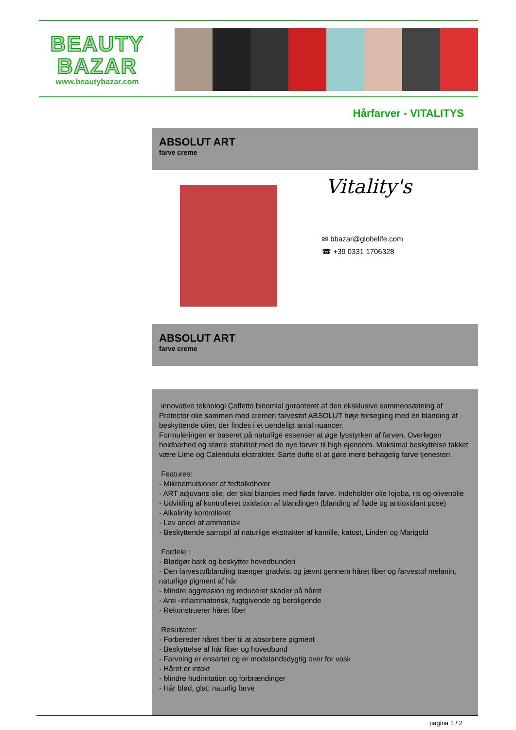BEAUTY
BAZAR
www.beautybazar.com
Hårfarver - VITALITYS
ABSOLUT ART
farve creme
Vitality's
✉ bbazar@globelife.com
☎ +39 0331 1706328
ABSOLUT ART
farve creme
innovative teknologi Çeffetto binomial garanteret af den eksklusive sammensætning af Protector olie sammen med cremen farvestof ABSOLUT høje forsegling med en blanding af beskyttende olier, der findes i et uendeligt antal nuancer.
Formuleringen er baseret på naturlige essenser at øge lysstyrken af farven. Overlegen holdbarhed og større stabilitet med de nye farver til high ejendom. Maksimal beskyttelse takket være Lime og Calendula ekstrakter. Sarte dufte til at gøre mere behagelig farve tjenesten.
Features:
- Mikroemulsioner af fedtalkoholer
- ART adjuvans olie, der skal blandes med fløde farve. Indeholder olie Iojoba, ris og olivenolie
- Udvikling af kontrolleret oxidation af blandingen (blanding af fløde og antioxidant pose)
- Alkalinity kontrolleret
- Lav andel af ammoniak
- Beskyttende samspil af naturlige ekstrakter af kamille, katost, Linden og Marigold
Fordele :
- Blødgør bark og beskytter hovedbunden
- Den farvestofblanding trænger gradvist og jævnt gennem håret fiber og farvestof melanin, naturlige pigment af hår
- Mindre aggression og reduceret skader på håret
- Anti -inflammatorisk, fugtgivende og beroligende
- Rekonstruerer håret fiber
Resultater:
- Forbereder håret fiber til at absorbere pigment
- Beskyttelse af hår fiber og hovedbund
- Farvning er ensartet og er modstandsdygtig over for vask
- Håret er intakt
- Mindre hudirritation og forbrændinger
- Hår blød, glat, naturlig farve
pagina 1 / 2